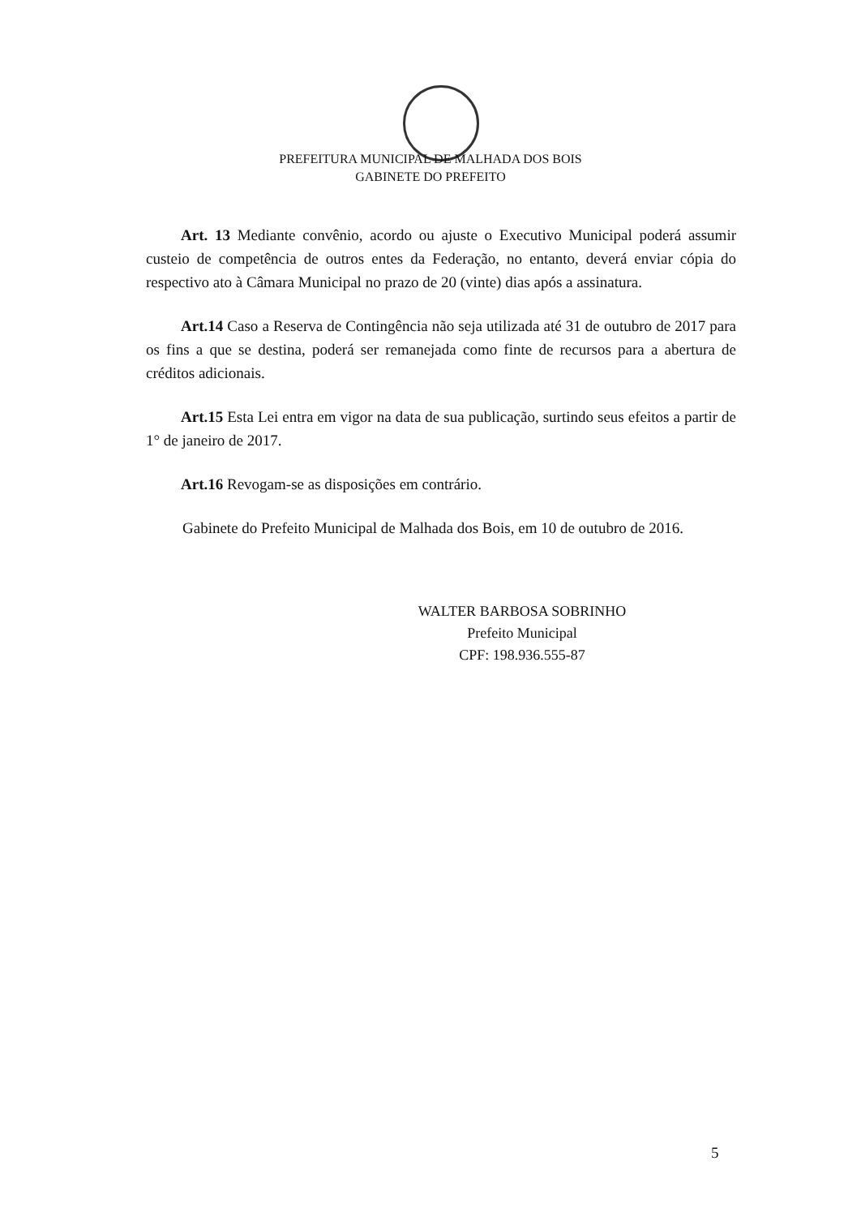PREFEITURA MUNICIPAL DE MALHADA DOS BOIS
GABINETE DO PREFEITO
Art. 13 Mediante convênio, acordo ou ajuste o Executivo Municipal poderá assumir custeio de competência de outros entes da Federação, no entanto, deverá enviar cópia do respectivo ato à Câmara Municipal no prazo de 20 (vinte) dias após a assinatura.
Art.14 Caso a Reserva de Contingência não seja utilizada até 31 de outubro de 2017 para os fins a que se destina, poderá ser remanejada como finte de recursos para a abertura de créditos adicionais.
Art.15 Esta Lei entra em vigor na data de sua publicação, surtindo seus efeitos a partir de 1° de janeiro de 2017.
Art.16 Revogam-se as disposições em contrário.
Gabinete do Prefeito Municipal de Malhada dos Bois, em 10 de outubro de 2016.
WALTER BARBOSA SOBRINHO
Prefeito Municipal
CPF: 198.936.555-87
5